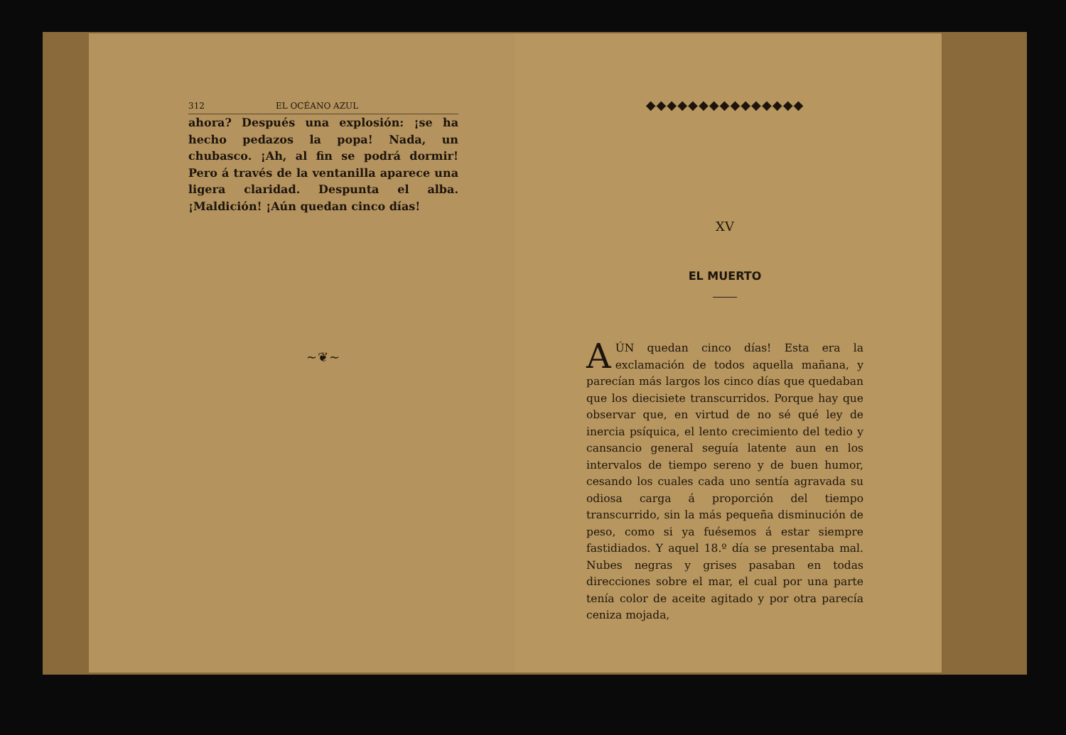312 EL OCÉANO AZUL
ahora? Después una explosión: ¡se ha hecho pedazos la popa! Nada, un chubasco. ¡Ah, al fin se podrá dormir! Pero á través de la ventanilla aparece una ligera claridad. Despunta el alba. ¡Maldición! ¡Aún quedan cinco días!
~❦~
◆◆◆◆◆◆◆◆◆◆◆◆◆◆◆
XV
EL MUERTO
AÚN quedan cinco días! Esta era la exclamación de todos aquella mañana, y parecían más largos los cinco días que quedaban que los diecisiete transcurridos. Porque hay que observar que, en virtud de no sé qué ley de inercia psíquica, el lento crecimiento del tedio y cansancio general seguía latente aun en los intervalos de tiempo sereno y de buen humor, cesando los cuales cada uno sentía agravada su odiosa carga á proporción del tiempo transcurrido, sin la más pequeña disminución de peso, como si ya fuésemos á estar siempre fastidiados. Y aquel 18.º día se presentaba mal. Nubes negras y grises pasaban en todas direcciones sobre el mar, el cual por una parte tenía color de aceite agitado y por otra parecía ceniza mojada,